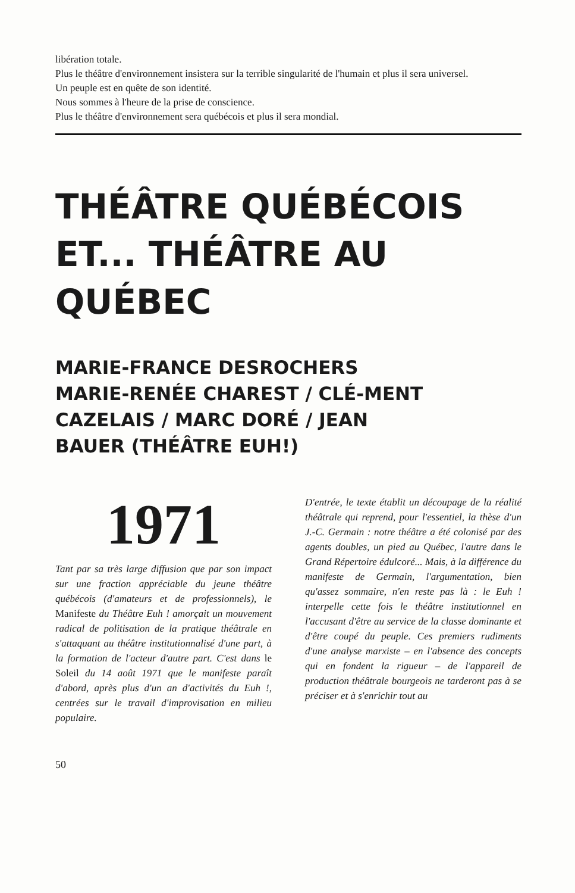libération totale.
Plus le théâtre d'environnement insistera sur la terrible singularité de l'humain et plus il sera universel.
Un peuple est en quête de son identité.
Nous sommes à l'heure de la prise de conscience.
Plus le théâtre d'environnement sera québécois et plus il sera mondial.
THÉÂTRE QUÉBÉCOIS ET... THÉÂTRE AU QUÉBEC
MARIE-FRANCE DESROCHERS MARIE-RENÉE CHAREST / CLÉ-MENT CAZELAIS / MARC DORÉ / JEAN BAUER (THÉÂTRE EUH!)
1971
Tant par sa très large diffusion que par son impact sur une fraction appréciable du jeune théâtre québécois (d'amateurs et de professionnels), le Manifeste du Théâtre Euh ! amorçait un mouvement radical de politisation de la pratique théâtrale en s'attaquant au théâtre institutionnalisé d'une part, à la formation de l'acteur d'autre part. C'est dans le Soleil du 14 août 1971 que le manifeste paraît d'abord, après plus d'un an d'activités du Euh !, centrées sur le travail d'improvisation en milieu populaire.
D'entrée, le texte établit un découpage de la réalité théâtrale qui reprend, pour l'essentiel, la thèse d'un J.-C. Germain : notre théâtre a été colonisé par des agents doubles, un pied au Québec, l'autre dans le Grand Répertoire édulcoré... Mais, à la différence du manifeste de Germain, l'argumentation, bien qu'assez sommaire, n'en reste pas là : le Euh ! interpelle cette fois le théâtre institutionnel en l'accusant d'être au service de la classe dominante et d'être coupé du peuple. Ces premiers rudiments d'une analyse marxiste – en l'absence des concepts qui en fondent la rigueur – de l'appareil de production théâtrale bourgeois ne tarderont pas à se préciser et à s'enrichir tout au
50